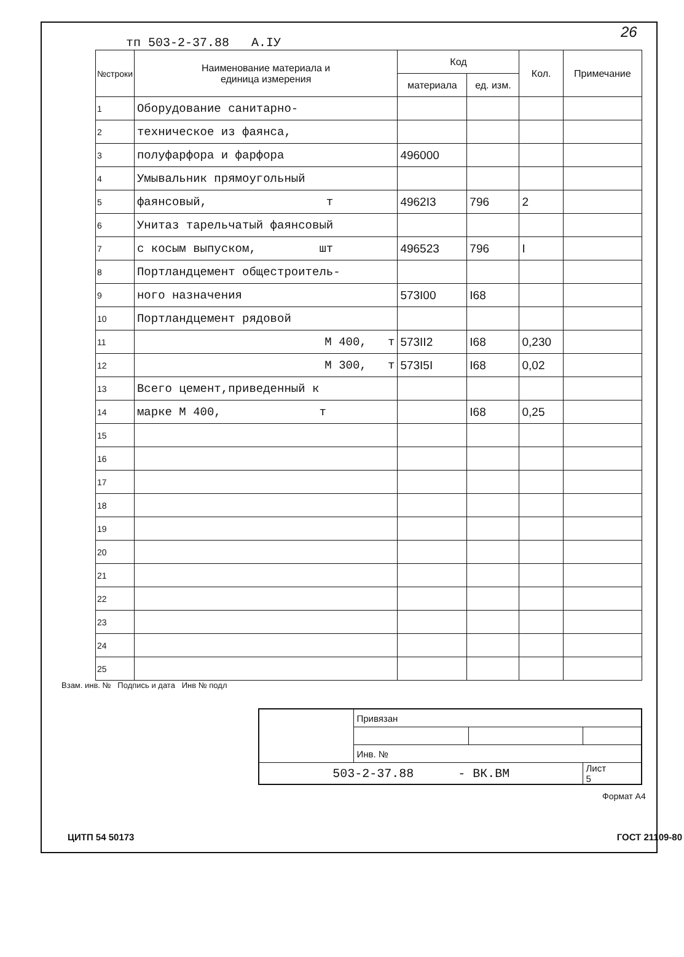26
тп 503-2-37.88 А.IУ
| №строки | Наименование материала и единица измерения | Код | | Кол. | Примечание |
| --- | --- | --- | --- | --- | --- |
| | | материала | ед. изм. | | |
| 1 | Оборудование санитарно- | | | | |
| 2 | техническое из фаянса, | | | | |
| 3 | полуфарфора и фарфора | 496000 | | | |
| 4 | Умывальник прямоугольный | | | | |
| 5 | фаянсовый, т | 4962I3 | 796 | 2 | |
| 6 | Унитаз тарельчатый фаянсовый | | | | |
| 7 | с косым выпуском, шт | 496523 | 796 | I | |
| 8 | Портландцемент общестроитель- | | | | |
| 9 | ного назначения | 573I00 | I68 | | |
| 10 | Портландцемент рядовой | | | | |
| 11 | М 400, т | 573II2 | I68 | 0,230 | |
| 12 | М 300, т | 573I5I | I68 | 0,02 | |
| 13 | Всего цемент,приведенный к | | | | |
| 14 | марке М 400, т | | I68 | 0,25 | |
| 15 | | | | | |
| 16 | | | | | |
| 17 | | | | | |
| 18 | | | | | |
| 19 | | | | | |
| 20 | | | | | |
| 21 | | | | | |
| 22 | | | | | |
| 23 | | | | | |
| 24 | | | | | |
| 25 | | | | | |
Взам. инв. № Подпись и дата Инв № подл
| | Привязан | | |
| | Инв. № | | |
| 503-2-37.88 - ВК.ВМ | | | Лист 5 |
Формат А4
ЦИТП 54 50173 ГОСТ 21109-80